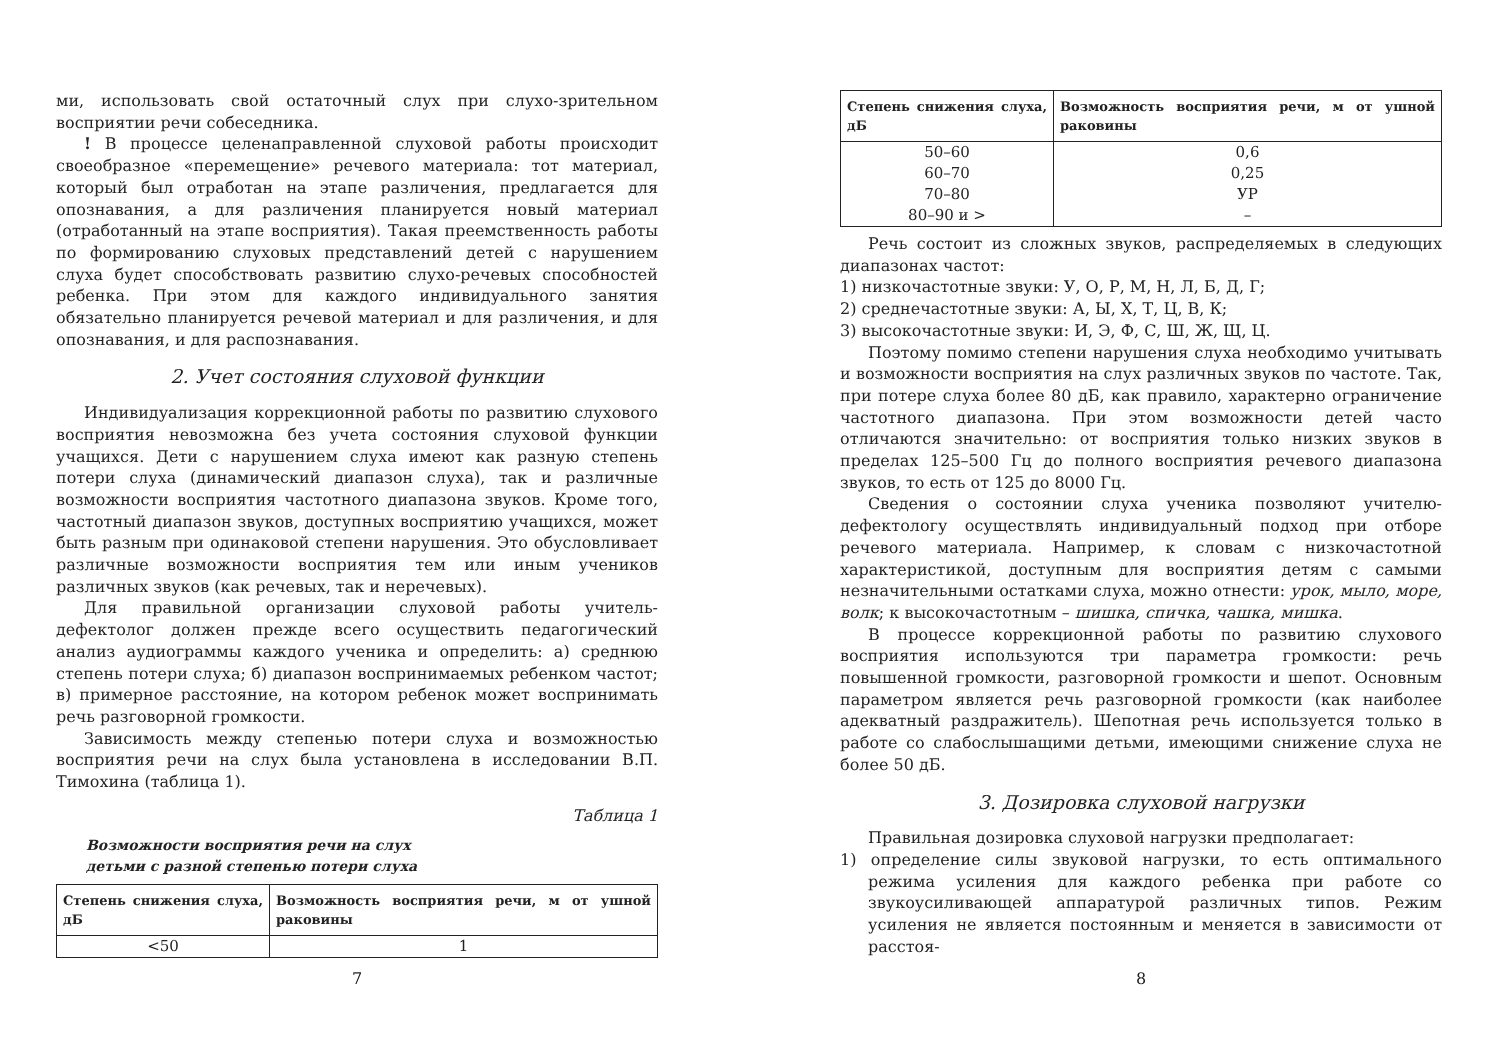ми, использовать свой остаточный слух при слухо-зрительном восприятии речи собеседника.
! В процессе целенаправленной слуховой работы происходит своеобразное «перемещение» речевого материала: тот материал, который был отработан на этапе различения, предлагается для опознавания, а для различения планируется новый материал (отработанный на этапе восприятия). Такая преемственность работы по формированию слуховых представлений детей с нарушением слуха будет способствовать развитию слухо-речевых способностей ребенка. При этом для каждого индивидуального занятия обязательно планируется речевой материал и для различения, и для опознавания, и для распознавания.
2. Учет состояния слуховой функции
Индивидуализация коррекционной работы по развитию слухового восприятия невозможна без учета состояния слуховой функции учащихся. Дети с нарушением слуха имеют как разную степень потери слуха (динамический диапазон слуха), так и различные возможности восприятия частотного диапазона звуков. Кроме того, частотный диапазон звуков, доступных восприятию учащихся, может быть разным при одинаковой степени нарушения. Это обусловливает различные возможности восприятия тем или иным учеников различных звуков (как речевых, так и неречевых).
Для правильной организации слуховой работы учитель-дефектолог должен прежде всего осуществить педагогический анализ аудиограммы каждого ученика и определить: а) среднюю степень потери слуха; б) диапазон воспринимаемых ребенком частот; в) примерное расстояние, на котором ребенок может воспринимать речь разговорной громкости.
Зависимость между степенью потери слуха и возможностью восприятия речи на слух была установлена в исследовании В.П. Тимохина (таблица 1).
Таблица 1
Возможности восприятия речи на слух
детьми с разной степенью потери слуха
| Степень снижения слуха, дБ | Возможность восприятия речи, м от ушной раковины |
| --- | --- |
| <50 | 1 |
7
| Степень снижения слуха, дБ | Возможность восприятия речи, м от ушной раковины |
| --- | --- |
| 50–60 | 0,6 |
| 60–70 | 0,25 |
| 70–80 | УР |
| 80–90 и > | – |
Речь состоит из сложных звуков, распределяемых в следующих диапазонах частот:
1) низкочастотные звуки: У, О, Р, М, Н, Л, Б, Д, Г;
2) среднечастотные звуки: А, Ы, Х, Т, Ц, В, К;
3) высокочастотные звуки: И, Э, Ф, С, Ш, Ж, Щ, Ц.
Поэтому помимо степени нарушения слуха необходимо учитывать и возможности восприятия на слух различных звуков по частоте. Так, при потере слуха более 80 дБ, как правило, характерно ограничение частотного диапазона. При этом возможности детей часто отличаются значительно: от восприятия только низких звуков в пределах 125–500 Гц до полного восприятия речевого диапазона звуков, то есть от 125 до 8000 Гц.
Сведения о состоянии слуха ученика позволяют учителю-дефектологу осуществлять индивидуальный подход при отборе речевого материала. Например, к словам с низкочастотной характеристикой, доступным для восприятия детям с самыми незначительными остатками слуха, можно отнести: урок, мыло, море, волк; к высокочастотным – шишка, спичка, чашка, мишка.
В процессе коррекционной работы по развитию слухового восприятия используются три параметра громкости: речь повышенной громкости, разговорной громкости и шепот. Основным параметром является речь разговорной громкости (как наиболее адекватный раздражитель). Шепотная речь используется только в работе со слабослышащими детьми, имеющими снижение слуха не более 50 дБ.
3. Дозировка слуховой нагрузки
Правильная дозировка слуховой нагрузки предполагает:
1) определение силы звуковой нагрузки, то есть оптимального режима усиления для каждого ребенка при работе со звукоусиливающей аппаратурой различных типов. Режим усиления не является постоянным и меняется в зависимости от расстоя-
8